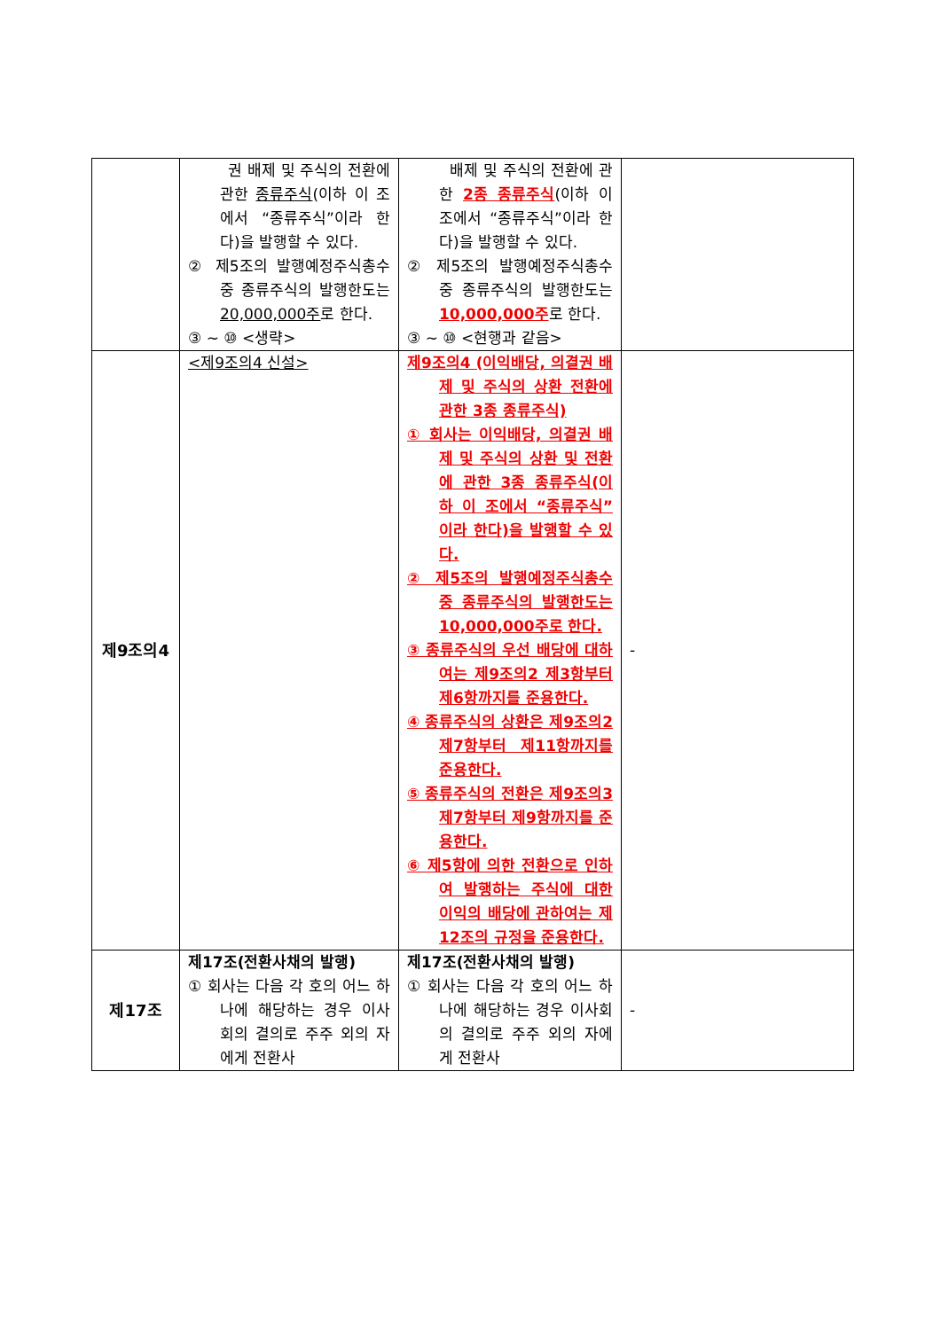| | 권 배제 및 주식의 전환에 관한 종류주식 (이하 이 조에서 “종류주식”이라 한다)을 발행할 수 있다. ② 제5조의 발행예정주식총수 중 종류주식의 발행한도는 20,000,000주 로 한다. ③ ~ ⑩ <생략> | 배제 및 주식의 전환에 관한 2종 종류주식 (이하 이 조에서 “종류주식”이라 한다)을 발행할 수 있다. ② 제5조의 발행예정주식총수 중 종류주식의 발행한도는 10,000,000주 로 한다. ③ ~ ⑩ <현행과 같음> | |
| 제9조의4 | <제9조의4 신설> | 제9조의4 (이익배당, 의결권 배제 및 주식의 상환 전환에 관한 3종 종류주식) ① 회사는 이익배당, 의결권 배제 및 주식의 상환 및 전환에 관한 3종 종류주식(이하 이 조에서 “종류주식”이라 한다)을 발행할 수 있다. ② 제5조의 발행예정주식총수 중 종류주식의 발행한도는 10,000,000주로 한다. ③ 종류주식의 우선 배당에 대하여는 제9조의2 제3항부터 제6항까지를 준용한다. ④ 종류주식의 상환은 제9조의2 제7항부터 제11항까지를 준용한다. ⑤ 종류주식의 전환은 제9조의3 제7항부터 제9항까지를 준용한다. ⑥ 제5항에 의한 전환으로 인하여 발행하는 주식에 대한 이익의 배당에 관하여는 제12조의 규정을 준용한다. | - |
| 제17조 | 제17조(전환사채의 발행) ① 회사는 다음 각 호의 어느 하나에 해당하는 경우 이사회의 결의로 주주 외의 자에게 전환사 | 제17조(전환사채의 발행) ① 회사는 다음 각 호의 어느 하나에 해당하는 경우 이사회의 결의로 주주 외의 자에게 전환사 | - |